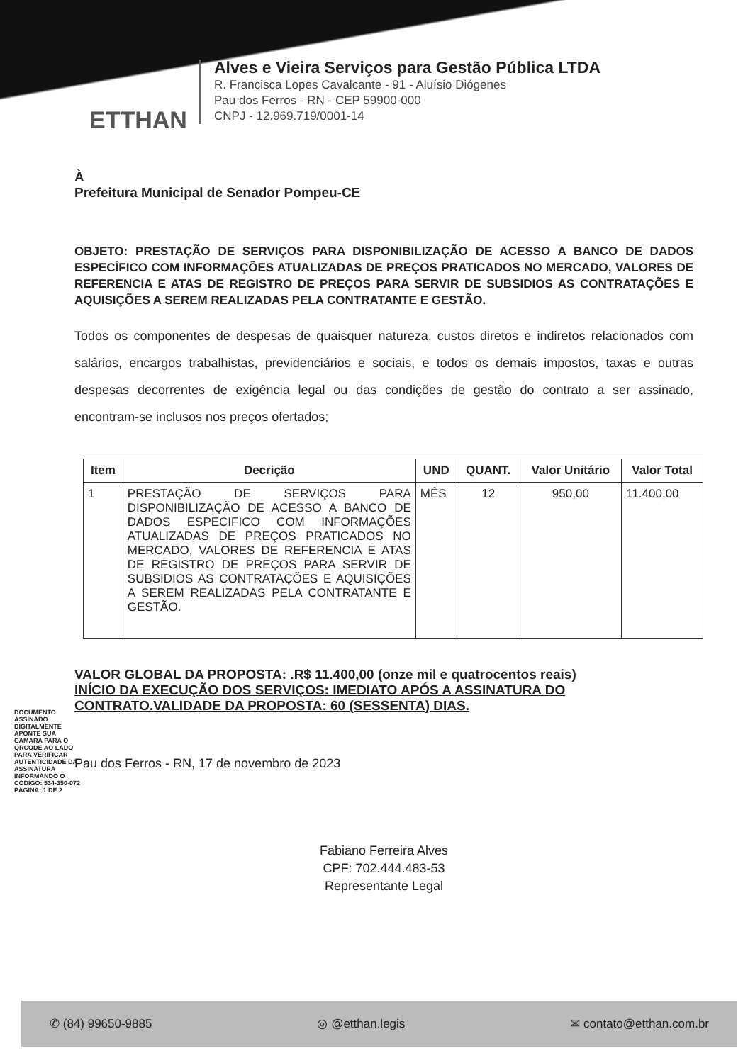ETTHAN
Alves e Vieira Serviços para Gestão Pública LTDA
R. Francisca Lopes Cavalcante - 91 - Aluísio Diógenes
Pau dos Ferros - RN - CEP 59900-000
CNPJ - 12.969.719/0001-14
À
Prefeitura Municipal de Senador Pompeu-CE
OBJETO: PRESTAÇÃO DE SERVIÇOS PARA DISPONIBILIZAÇÃO DE ACESSO A BANCO DE DADOS ESPECÍFICO COM INFORMAÇÕES ATUALIZADAS DE PREÇOS PRATICADOS NO MERCADO, VALORES DE REFERENCIA E ATAS DE REGISTRO DE PREÇOS PARA SERVIR DE SUBSIDIOS AS CONTRATAÇÕES E AQUISIÇÕES A SEREM REALIZADAS PELA CONTRATANTE E GESTÃO.
Todos os componentes de despesas de quaisquer natureza, custos diretos e indiretos relacionados com salários, encargos trabalhistas, previdenciários e sociais, e todos os demais impostos, taxas e outras despesas decorrentes de exigência legal ou das condições de gestão do contrato a ser assinado, encontram-se inclusos nos preços ofertados;
| Item | Decrição | UND | QUANT. | Valor Unitário | Valor Total |
| --- | --- | --- | --- | --- | --- |
| 1 | PRESTAÇÃO DE SERVIÇOS PARA DISPONIBILIZAÇÃO DE ACESSO A BANCO DE DADOS ESPECIFICO COM INFORMAÇÕES ATUALIZADAS DE PREÇOS PRATICADOS NO MERCADO, VALORES DE REFERENCIA E ATAS DE REGISTRO DE PREÇOS PARA SERVIR DE SUBSIDIOS AS CONTRATAÇÕES E AQUISIÇÕES A SEREM REALIZADAS PELA CONTRATANTE E GESTÃO. | MÊS | 12 | 950,00 | 11.400,00 |
VALOR GLOBAL DA PROPOSTA: .R$ 11.400,00 (onze mil e quatrocentos reais)
INÍCIO DA EXECUÇÃO DOS SERVIÇOS: IMEDIATO APÓS A ASSINATURA DO CONTRATO.VALIDADE DA PROPOSTA: 60 (SESSENTA) DIAS.
Pau dos Ferros - RN, 17 de novembro de 2023
Fabiano Ferreira Alves
CPF: 702.444.483-53
Representante Legal
DOCUMENTO ASSINADO DIGITALMENTE APONTE SUA CAMARA PARA O QRCODE AO LADO PARA VERIFICAR AUTENTICIDADE DA ASSINATURA INFORMANDO O CÓDIGO: 534-350-072 PÁGINA: 1 DE 2
✆ (84) 99650-9885 ◎ @etthan.legis ✉ contato@etthan.com.br